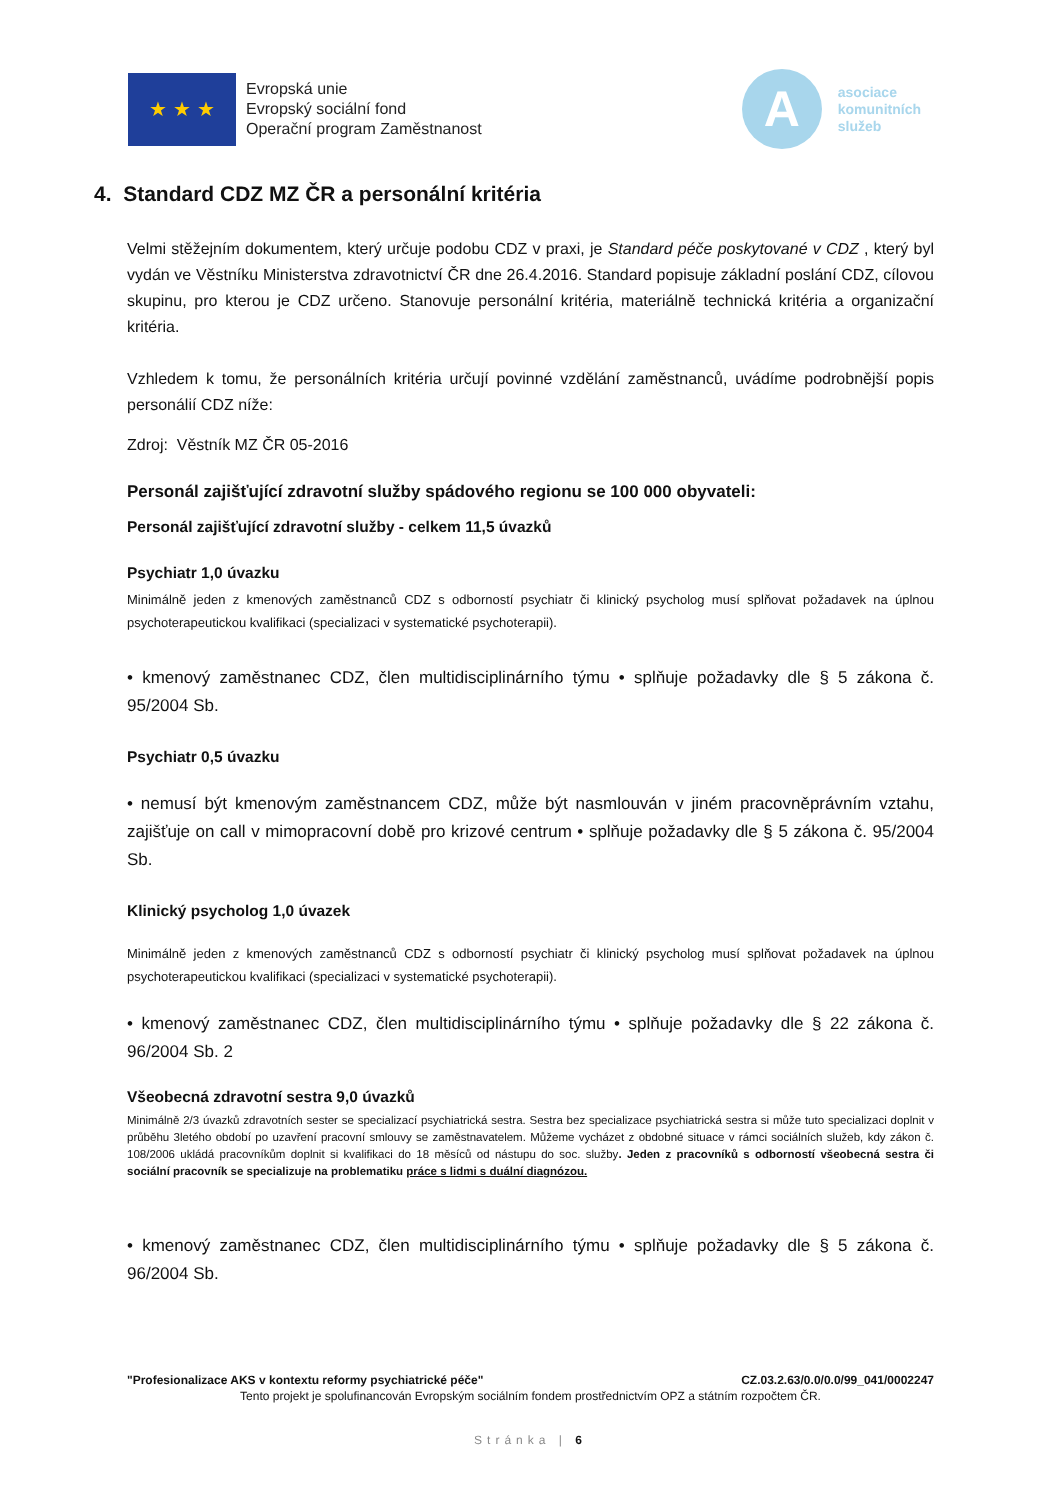★ ★ ★
Evropská unie
Evropský sociální fond
Operační program Zaměstnanost
A
asociace
komunitních
služeb
4. Standard CDZ MZ ČR a personální kritéria
Velmi stěžejním dokumentem, který určuje podobu CDZ v praxi, je Standard péče poskytované v CDZ , který byl vydán ve Věstníku Ministerstva zdravotnictví ČR dne 26.4.2016. Standard popisuje základní poslání CDZ, cílovou skupinu, pro kterou je CDZ určeno. Stanovuje personální kritéria, materiálně technická kritéria a organizační kritéria.
Vzhledem k tomu, že personálních kritéria určují povinné vzdělání zaměstnanců, uvádíme podrobnější popis personálií CDZ níže:
Zdroj: Věstník MZ ČR 05-2016
Personál zajišťující zdravotní služby spádového regionu se 100 000 obyvateli:
Personál zajišťující zdravotní služby - celkem 11,5 úvazků
Psychiatr 1,0 úvazku
Minimálně jeden z kmenových zaměstnanců CDZ s odborností psychiatr či klinický psycholog musí splňovat požadavek na úplnou psychoterapeutickou kvalifikaci (specializaci v systematické psychoterapii).
• kmenový zaměstnanec CDZ, člen multidisciplinárního týmu • splňuje požadavky dle § 5 zákona č. 95/2004 Sb.
Psychiatr 0,5 úvazku
• nemusí být kmenovým zaměstnancem CDZ, může být nasmlouván v jiném pracovněprávním vztahu, zajišťuje on call v mimopracovní době pro krizové centrum • splňuje požadavky dle § 5 zákona č. 95/2004 Sb.
Klinický psycholog 1,0 úvazek
Minimálně jeden z kmenových zaměstnanců CDZ s odborností psychiatr či klinický psycholog musí splňovat požadavek na úplnou psychoterapeutickou kvalifikaci (specializaci v systematické psychoterapii).
• kmenový zaměstnanec CDZ, člen multidisciplinárního týmu • splňuje požadavky dle § 22 zákona č. 96/2004 Sb. 2
Všeobecná zdravotní sestra 9,0 úvazků
Minimálně 2/3 úvazků zdravotních sester se specializací psychiatrická sestra. Sestra bez specializace psychiatrická sestra si může tuto specializaci doplnit v průběhu 3letého období po uzavření pracovní smlouvy se zaměstnavatelem. Můžeme vycházet z obdobné situace v rámci sociálních služeb, kdy zákon č. 108/2006 ukládá pracovníkům doplnit si kvalifikaci do 18 měsíců od nástupu do soc. služby. Jeden z pracovníků s odborností všeobecná sestra či sociální pracovník se specializuje na problematiku práce s lidmi s duální diagnózou.
• kmenový zaměstnanec CDZ, člen multidisciplinárního týmu • splňuje požadavky dle § 5 zákona č. 96/2004 Sb.
"Profesionalizace AKS v kontextu reformy psychiatrické péče" CZ.03.2.63/0.0/0.0/99_041/0002247
Tento projekt je spolufinancován Evropským sociálním fondem prostřednictvím OPZ a státním rozpočtem ČR.
Stránka | 6